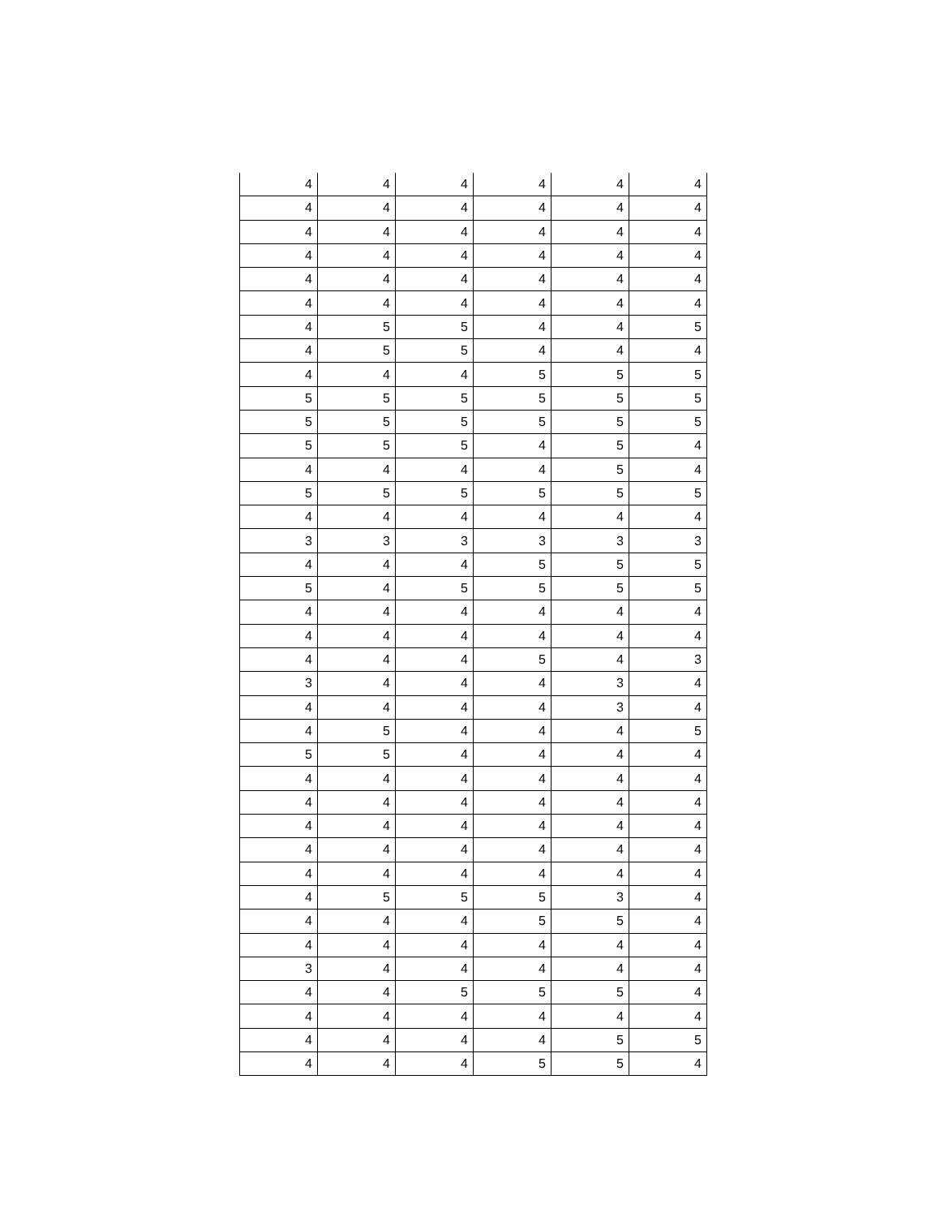| 4 | 4 | 4 | 4 | 4 | 4 |
| 4 | 4 | 4 | 4 | 4 | 4 |
| 4 | 4 | 4 | 4 | 4 | 4 |
| 4 | 4 | 4 | 4 | 4 | 4 |
| 4 | 4 | 4 | 4 | 4 | 4 |
| 4 | 4 | 4 | 4 | 4 | 4 |
| 4 | 5 | 5 | 4 | 4 | 5 |
| 4 | 5 | 5 | 4 | 4 | 4 |
| 4 | 4 | 4 | 5 | 5 | 5 |
| 5 | 5 | 5 | 5 | 5 | 5 |
| 5 | 5 | 5 | 5 | 5 | 5 |
| 5 | 5 | 5 | 4 | 5 | 4 |
| 4 | 4 | 4 | 4 | 5 | 4 |
| 5 | 5 | 5 | 5 | 5 | 5 |
| 4 | 4 | 4 | 4 | 4 | 4 |
| 3 | 3 | 3 | 3 | 3 | 3 |
| 4 | 4 | 4 | 5 | 5 | 5 |
| 5 | 4 | 5 | 5 | 5 | 5 |
| 4 | 4 | 4 | 4 | 4 | 4 |
| 4 | 4 | 4 | 4 | 4 | 4 |
| 4 | 4 | 4 | 5 | 4 | 3 |
| 3 | 4 | 4 | 4 | 3 | 4 |
| 4 | 4 | 4 | 4 | 3 | 4 |
| 4 | 5 | 4 | 4 | 4 | 5 |
| 5 | 5 | 4 | 4 | 4 | 4 |
| 4 | 4 | 4 | 4 | 4 | 4 |
| 4 | 4 | 4 | 4 | 4 | 4 |
| 4 | 4 | 4 | 4 | 4 | 4 |
| 4 | 4 | 4 | 4 | 4 | 4 |
| 4 | 4 | 4 | 4 | 4 | 4 |
| 4 | 5 | 5 | 5 | 3 | 4 |
| 4 | 4 | 4 | 5 | 5 | 4 |
| 4 | 4 | 4 | 4 | 4 | 4 |
| 3 | 4 | 4 | 4 | 4 | 4 |
| 4 | 4 | 5 | 5 | 5 | 4 |
| 4 | 4 | 4 | 4 | 4 | 4 |
| 4 | 4 | 4 | 4 | 5 | 5 |
| 4 | 4 | 4 | 5 | 5 | 4 |